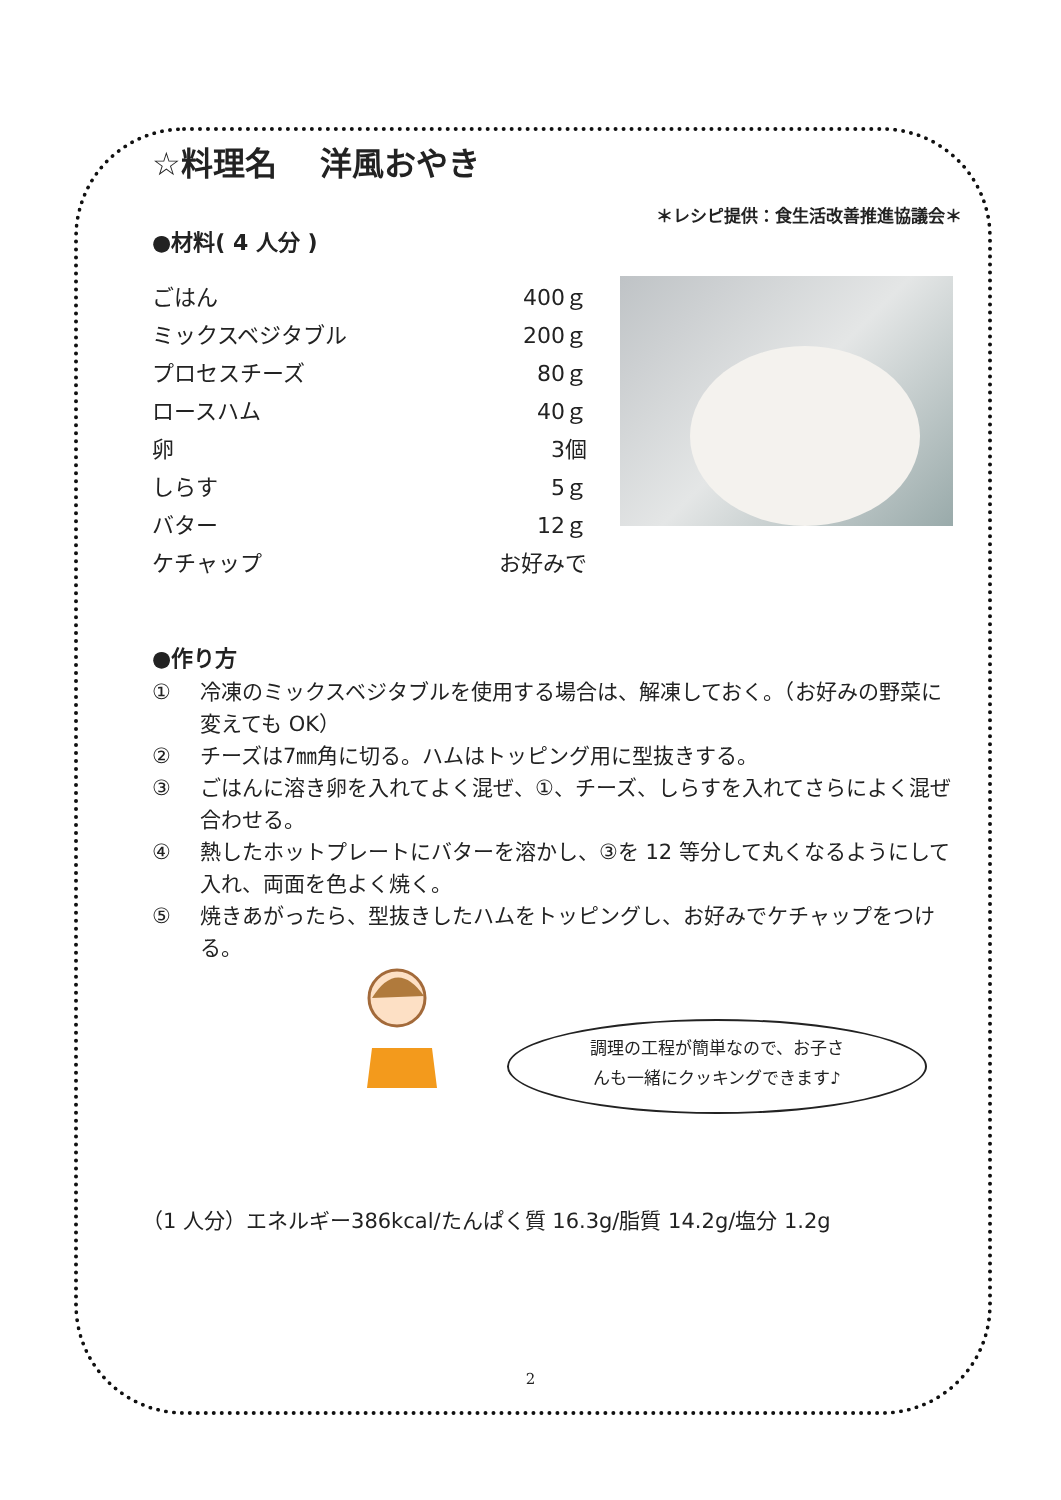☆料理名　 洋風おやき
＊レシピ提供：食生活改善推進協議会＊
●材料( 4 人分 )
| ごはん | 400ｇ |
| ミックスベジタブル | 200ｇ |
| プロセスチーズ | 80ｇ |
| ロースハム | 40ｇ |
| 卵 | 3個 |
| しらす | 5ｇ |
| バター | 12ｇ |
| ケチャップ | お好みで |
●作り方
① 冷凍のミックスベジタブルを使用する場合は、解凍しておく。（お好みの野菜に変えても OK）
② チーズは7㎜角に切る。ハムはトッピング用に型抜きする。
③ ごはんに溶き卵を入れてよく混ぜ、①、チーズ、しらすを入れてさらによく混ぜ合わせる。
④ 熱したホットプレートにバターを溶かし、③を 12 等分して丸くなるようにして入れ、両面を色よく焼く。
⑤ 焼きあがったら、型抜きしたハムをトッピングし、お好みでケチャップをつける。
調理の工程が簡単なので、お子さ
んも一緒にクッキングできます♪
（1 人分）エネルギー386kcal/たんぱく質 16.3g/脂質 14.2g/塩分 1.2g
2